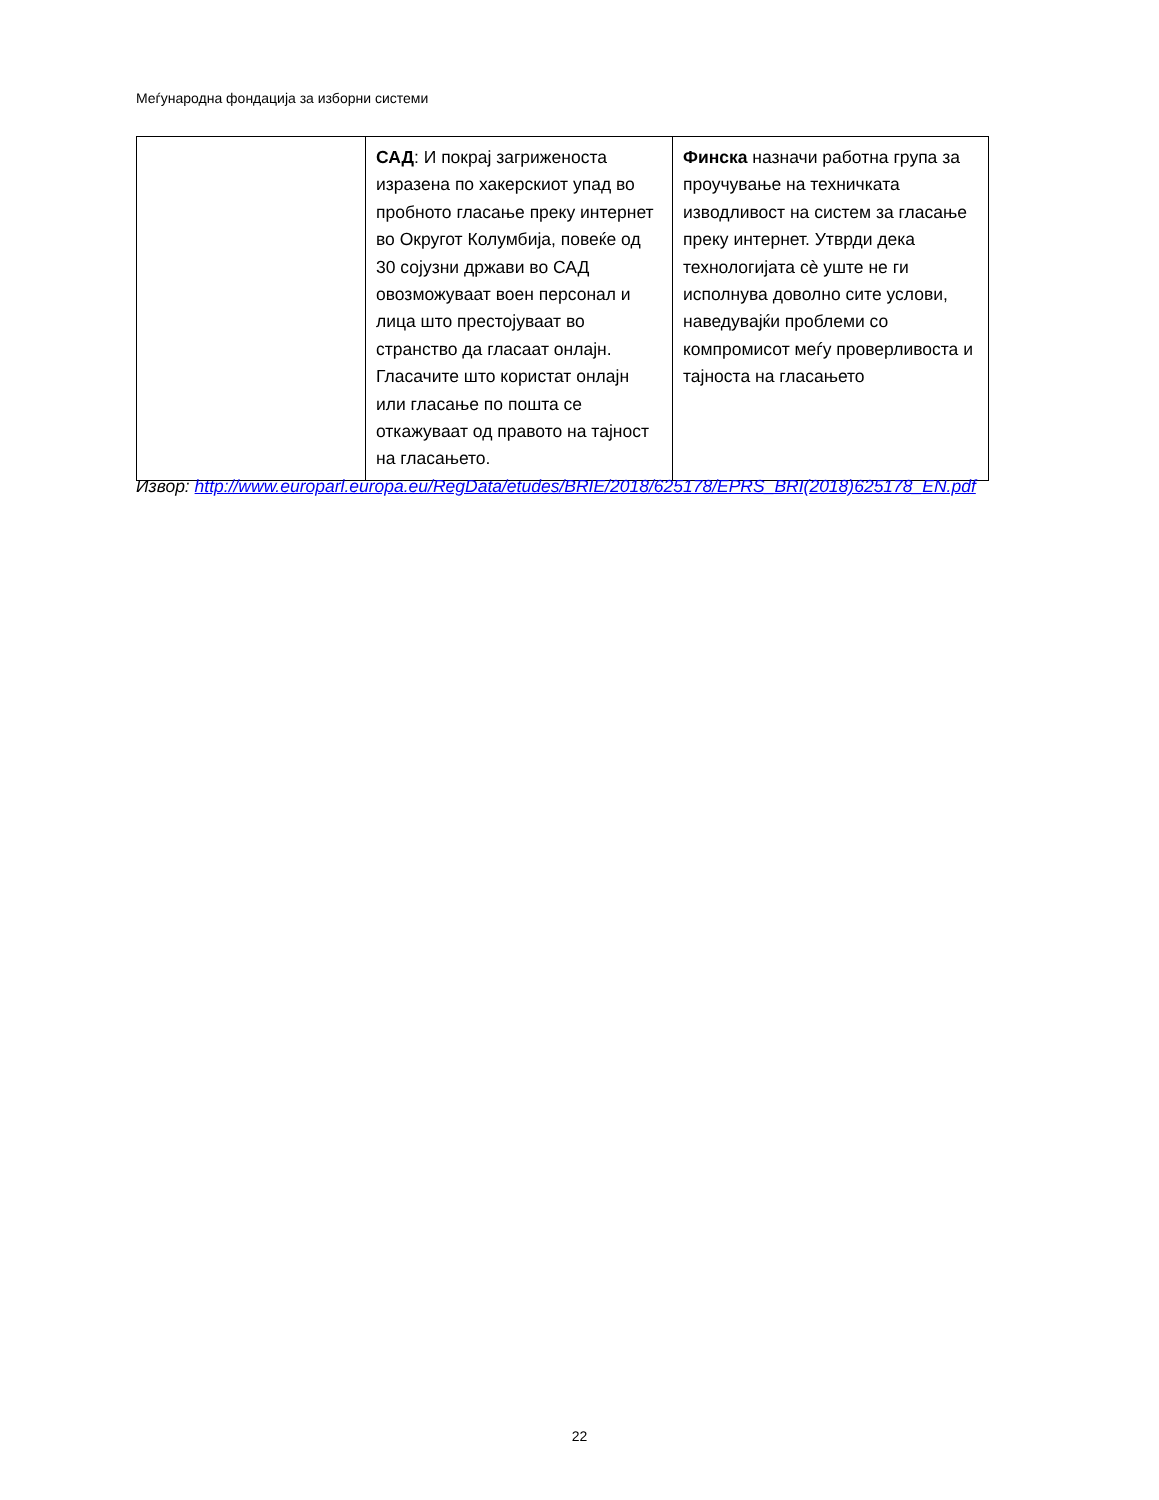Меѓународна фондација за изборни системи
| | САД : И покрај загриженоста изразена по хакерскиот упад во пробното гласање преку интернет во Округот Колумбија, повеќе од 30 сојузни држави во САД овозможуваат воен персонал и лица што престојуваат во странство да гласаат онлајн. Гласачите што користат онлајн или гласање по пошта се откажуваат од правото на тајност на гласањето. | Финска назначи работна група за проучување на техничката изводливост на систем за гласање преку интернет. Утврди дека технологијата сѐ уште не ги исполнува доволно сите услови, наведувајќи проблеми со компромисот меѓу проверливоста и тајноста на гласањето |
Извор: http://www.europarl.europa.eu/RegData/etudes/BRIE/2018/625178/EPRS_BRI(2018)625178_EN.pdf
22